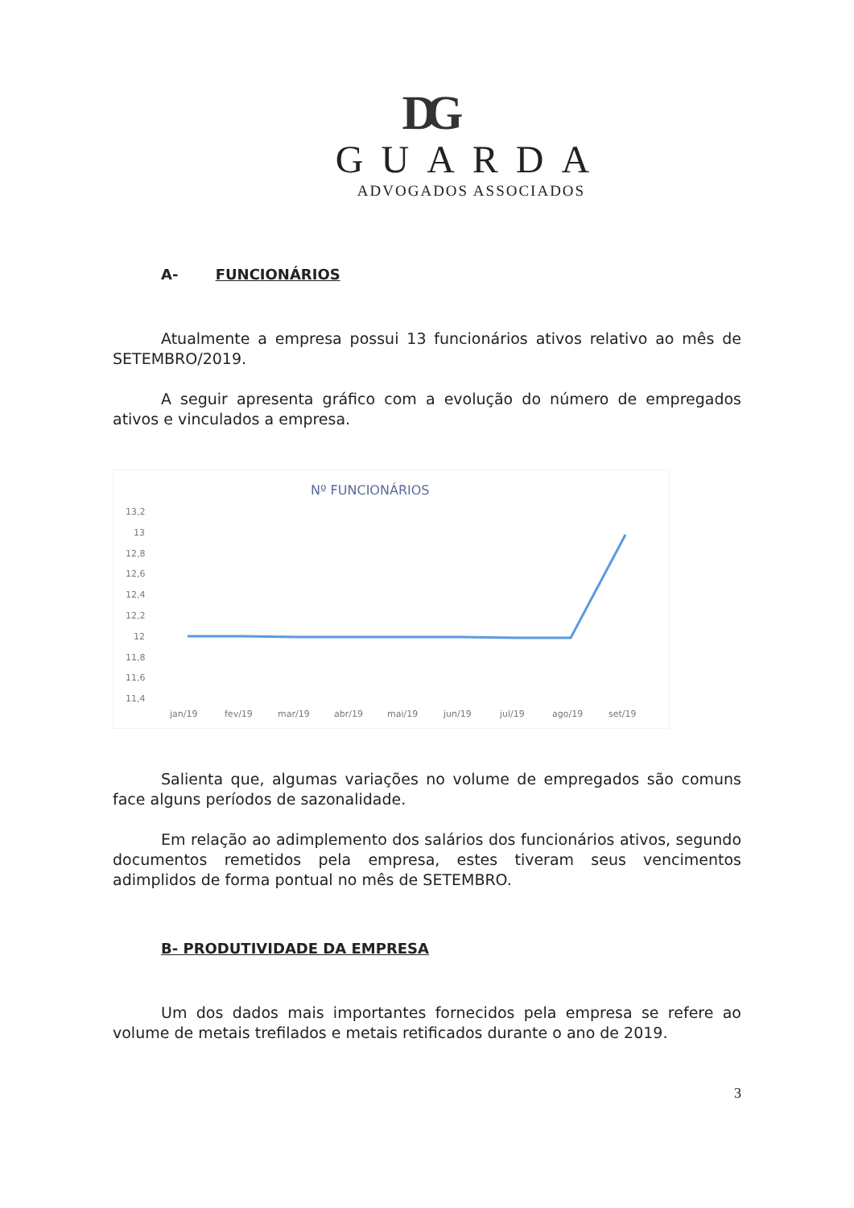DG
GUARDA
ADVOGADOS ASSOCIADOS
A- FUNCIONÁRIOS
Atualmente a empresa possui 13 funcionários ativos relativo ao mês de SETEMBRO/2019.
A seguir apresenta gráfico com a evolução do número de empregados ativos e vinculados a empresa.
Nº FUNCIONÁRIOS
13,2
13
12,8
12,6
12,4
12,2
12
11,8
11,6
11,4
jan/19
fev/19
mar/19
abr/19
mai/19
jun/19
jul/19
ago/19
set/19
Salienta que, algumas variações no volume de empregados são comuns face alguns períodos de sazonalidade.
Em relação ao adimplemento dos salários dos funcionários ativos, segundo documentos remetidos pela empresa, estes tiveram seus vencimentos adimplidos de forma pontual no mês de SETEMBRO.
B- PRODUTIVIDADE DA EMPRESA
Um dos dados mais importantes fornecidos pela empresa se refere ao volume de metais trefilados e metais retificados durante o ano de 2019.
3